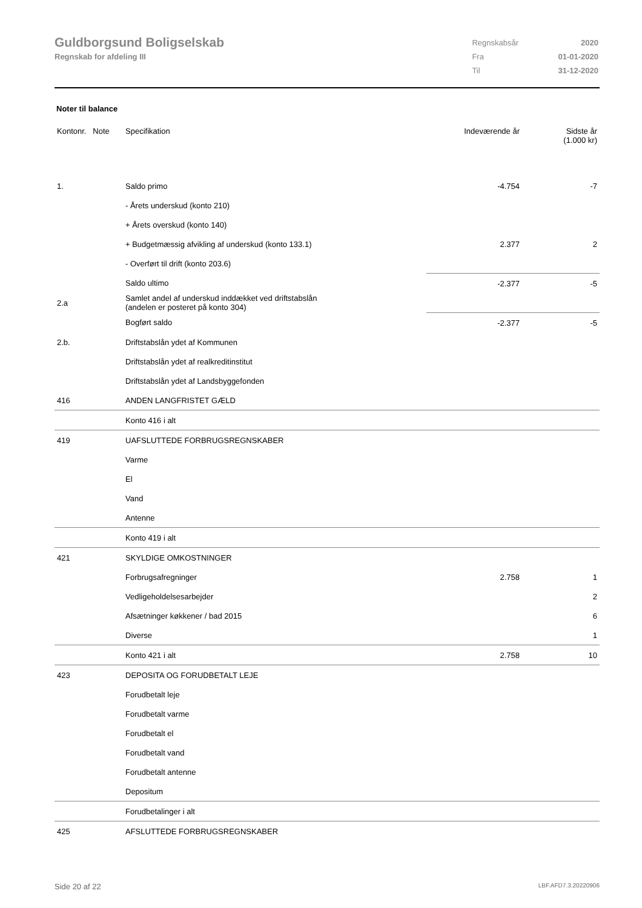Guldborgsund Boligselskab
Regnskab for afdeling III
| Regnskabsår | 2020 |
| Fra | 01-01-2020 |
| Til | 31-12-2020 |
Noter til balance
| Kontonr. Note | Specifikation | Indeværende år | Sidste år (1.000 kr) |
| --- | --- | --- | --- |
| 1. | Saldo primo | -4.754 | -7 |
| | - Årets underskud (konto 210) | | |
| | + Årets overskud (konto 140) | | |
| | + Budgetmæssig afvikling af underskud (konto 133.1) | 2.377 | 2 |
| | - Overført til drift (konto 203.6) | | |
| | Saldo ultimo | -2.377 | -5 |
| 2.a | Samlet andel af underskud inddækket ved driftstabslån (andelen er posteret på konto 304) | | |
| | Bogført saldo | -2.377 | -5 |
| 2.b. | Driftstabslån ydet af Kommunen | | |
| | Driftstabslån ydet af realkreditinstitut | | |
| | Driftstabslån ydet af Landsbyggefonden | | |
| 416 | ANDEN LANGFRISTET GÆLD | | |
| | Konto 416 i alt | | |
| 419 | UAFSLUTTEDE FORBRUGSREGNSKABER | | |
| | Varme | | |
| | El | | |
| | Vand | | |
| | Antenne | | |
| | Konto 419 i alt | | |
| 421 | SKYLDIGE OMKOSTNINGER | | |
| | Forbrugsafregninger | 2.758 | 1 |
| | Vedligeholdelsesarbejder | | 2 |
| | Afsætninger køkkener / bad 2015 | | 6 |
| | Diverse | | 1 |
| | Konto 421 i alt | 2.758 | 10 |
| 423 | DEPOSITA OG FORUDBETALT LEJE | | |
| | Forudbetalt leje | | |
| | Forudbetalt varme | | |
| | Forudbetalt el | | |
| | Forudbetalt vand | | |
| | Forudbetalt antenne | | |
| | Depositum | | |
| | Forudbetalinger i alt | | |
| 425 | AFSLUTTEDE FORBRUGSREGNSKABER | | |
Side 20 af 22 LBF.AFD7.3.20220906